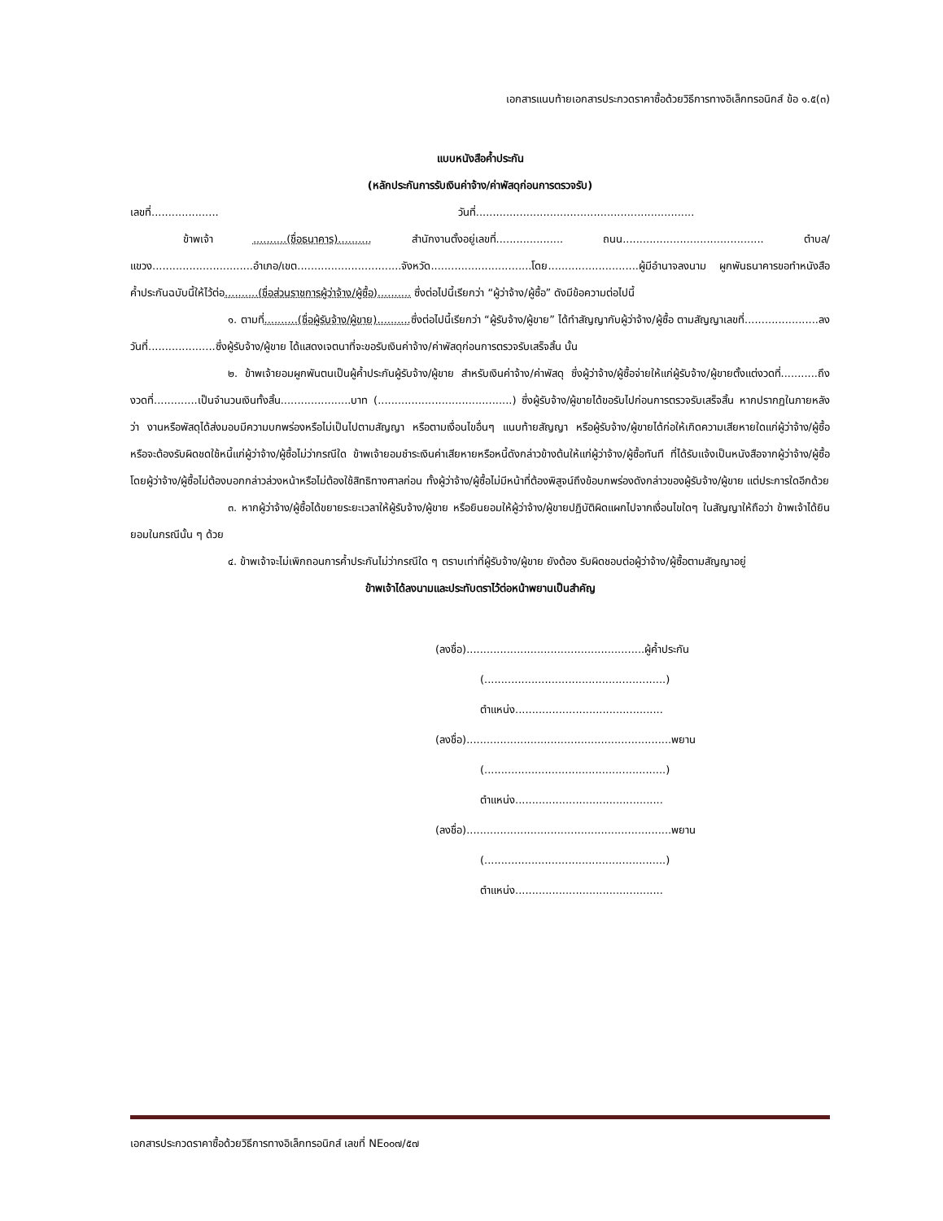เอกสารแนบท้ายเอกสารประกวดราคาซื้อด้วยวิธีการทางอิเล็กทรอนิกส์ ข้อ ๑.๕(๓)
แบบหนังสือค้ำประกัน
(หลักประกันการรับเงินค่าจ้าง/ค่าพัสดุก่อนการตรวจรับ)
เลขที่.................... วันที่.................................................................
ข้าพเจ้า ..........(ชื่อธนาคาร).......... สำนักงานตั้งอยู่เลขที่.................... ถนน.......................................... ตำบล/แขวง..............................อำเภอ/เขต...............................จังหวัด..............................โดย...........................ผู้มีอำนาจลงนาม ผูกพันธนาคารขอทำหนังสือค้ำประกันฉบับนี้ให้ไว้ต่อ..........(ชื่อส่วนราชการผู้ว่าจ้าง/ผู้ซื้อ).......... ซึ่งต่อไปนี้เรียกว่า “ผู้ว่าจ้าง/ผู้ซื้อ” ดังมีข้อความต่อไปนี้
๑. ตามที่..........(ชื่อผู้รับจ้าง/ผู้ขาย).......... ซึ่งต่อไปนี้เรียกว่า “ผู้รับจ้าง/ผู้ขาย” ได้ทำสัญญากับผู้ว่าจ้าง/ผู้ซื้อ ตามสัญญาเลขที่......................ลงวันที่....................ซึ่งผู้รับจ้าง/ผู้ขาย ได้แสดงเจตนาที่จะขอรับเงินค่าจ้าง/ค่าพัสดุก่อนการตรวจรับเสร็จสิ้น นั้น
๒. ข้าพเจ้ายอมผูกพันตนเป็นผู้ค้ำประกันผู้รับจ้าง/ผู้ขาย สำหรับเงินค่าจ้าง/ค่าพัสดุ ซึ่งผู้ว่าจ้าง/ผู้ซื้อจ่ายให้แก่ผู้รับจ้าง/ผู้ขายตั้งแต่งวดที่...........ถึงงวดที่.............เป็นจำนวนเงินทั้งสิ้น.....................บาท (........................................) ซึ่งผู้รับจ้าง/ผู้ขายได้ขอรับไปก่อนการตรวจรับเสร็จสิ้น หากปรากฏในภายหลังว่า งานหรือพัสดุได้ส่งมอบมีความบกพร่องหรือไม่เป็นไปตามสัญญา หรือตามเงื่อนไขอื่นๆ แนบท้ายสัญญา หรือผู้รับจ้าง/ผู้ขายได้ก่อให้เกิดความเสียหายใดแก่ผู้ว่าจ้าง/ผู้ซื้อ หรือจะต้องรับผิดชดใช้หนี้แก่ผู้ว่าจ้าง/ผู้ซื้อไม่ว่ากรณีใด ข้าพเจ้ายอมชำระเงินค่าเสียหายหรือหนี้ดังกล่าวข้างต้นให้แก่ผู้ว่าจ้าง/ผู้ซื้อทันที ที่ได้รับแจ้งเป็นหนังสือจากผู้ว่าจ้าง/ผู้ซื้อโดยผู้ว่าจ้าง/ผู้ซื้อไม่ต้องบอกกล่าวล่วงหน้าหรือไม่ต้องใช้สิทธิทางศาลก่อน ทั้งผู้ว่าจ้าง/ผู้ซื้อไม่มีหน้าที่ต้องพิสูจน์ถึงข้อบกพร่องดังกล่าวของผู้รับจ้าง/ผู้ขาย แต่ประการใดอีกด้วย
๓. หากผู้ว่าจ้าง/ผู้ซื้อได้ขยายระยะเวลาให้ผู้รับจ้าง/ผู้ขาย หรือยินยอมให้ผู้ว่าจ้าง/ผู้ขายปฏิบัติผิดแผกไปจากเงื่อนไขใดๆ ในสัญญาให้ถือว่า ข้าพเจ้าได้ยินยอมในกรณีนั้น ๆ ด้วย
๔. ข้าพเจ้าจะไม่เพิกถอนการค้ำประกันไม่ว่ากรณีใด ๆ ตราบเท่าที่ผู้รับจ้าง/ผู้ขาย ยังต้อง รับผิดชอบต่อผู้ว่าจ้าง/ผู้ซื้อตามสัญญาอยู่
ข้าพเจ้าได้ลงนามและประทับตราไว้ต่อหน้าพยานเป็นสำคัญ
(ลงชื่อ).....................................................ผู้ค้ำประกัน
(......................................................)
ตำแหน่ง............................................
(ลงชื่อ).............................................................พยาน
(......................................................)
ตำแหน่ง............................................
(ลงชื่อ).............................................................พยาน
(......................................................)
ตำแหน่ง............................................
เอกสารประกวดราคาซื้อด้วยวิธีการทางอิเล็กทรอนิกส์ เลขที่ NE๐๐๗/๕๗